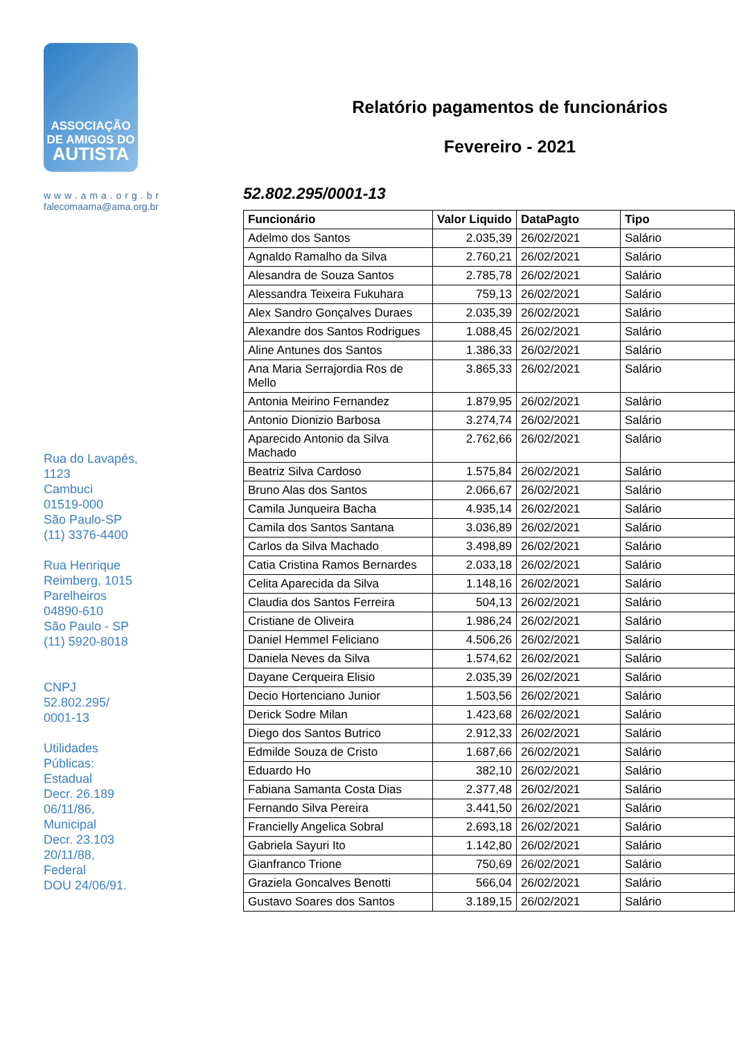ASSOCIAÇÃO
DE AMIGOS DO
AUTISTA
www.ama.org.br
falecomaama@ama.org.br
Rua do Lavapés,
1123
Cambuci
01519-000
São Paulo-SP
(11) 3376-4400
Rua Henrique
Reimberg, 1015
Parelheiros
04890-610
São Paulo - SP
(11) 5920-8018
CNPJ
52.802.295/
0001-13
Utilidades
Públicas:
Estadual
Decr. 26.189
06/11/86,
Municipal
Decr. 23.103
20/11/88,
Federal
DOU 24/06/91.
Relatório pagamentos de funcionários
Fevereiro - 2021
52.802.295/0001-13
| Funcionário | Valor Liquido | DataPagto | Tipo |
| --- | --- | --- | --- |
| Adelmo dos Santos | 2.035,39 | 26/02/2021 | Salário |
| Agnaldo Ramalho da Silva | 2.760,21 | 26/02/2021 | Salário |
| Alesandra de Souza Santos | 2.785,78 | 26/02/2021 | Salário |
| Alessandra Teixeira Fukuhara | 759,13 | 26/02/2021 | Salário |
| Alex Sandro Gonçalves Duraes | 2.035,39 | 26/02/2021 | Salário |
| Alexandre dos Santos Rodrigues | 1.088,45 | 26/02/2021 | Salário |
| Aline Antunes dos Santos | 1.386,33 | 26/02/2021 | Salário |
| Ana Maria Serrajordia Ros de Mello | 3.865,33 | 26/02/2021 | Salário |
| Antonia Meirino Fernandez | 1.879,95 | 26/02/2021 | Salário |
| Antonio Dionizio Barbosa | 3.274,74 | 26/02/2021 | Salário |
| Aparecido Antonio da Silva Machado | 2.762,66 | 26/02/2021 | Salário |
| Beatriz Silva Cardoso | 1.575,84 | 26/02/2021 | Salário |
| Bruno Alas dos Santos | 2.066,67 | 26/02/2021 | Salário |
| Camila Junqueira Bacha | 4.935,14 | 26/02/2021 | Salário |
| Camila dos Santos Santana | 3.036,89 | 26/02/2021 | Salário |
| Carlos da Silva Machado | 3.498,89 | 26/02/2021 | Salário |
| Catia Cristina Ramos Bernardes | 2.033,18 | 26/02/2021 | Salário |
| Celita Aparecida da Silva | 1.148,16 | 26/02/2021 | Salário |
| Claudia dos Santos Ferreira | 504,13 | 26/02/2021 | Salário |
| Cristiane de Oliveira | 1.986,24 | 26/02/2021 | Salário |
| Daniel Hemmel Feliciano | 4.506,26 | 26/02/2021 | Salário |
| Daniela Neves da Silva | 1.574,62 | 26/02/2021 | Salário |
| Dayane Cerqueira Elisio | 2.035,39 | 26/02/2021 | Salário |
| Decio Hortenciano Junior | 1.503,56 | 26/02/2021 | Salário |
| Derick Sodre Milan | 1.423,68 | 26/02/2021 | Salário |
| Diego dos Santos Butrico | 2.912,33 | 26/02/2021 | Salário |
| Edmilde Souza de Cristo | 1.687,66 | 26/02/2021 | Salário |
| Eduardo Ho | 382,10 | 26/02/2021 | Salário |
| Fabiana Samanta Costa Dias | 2.377,48 | 26/02/2021 | Salário |
| Fernando Silva Pereira | 3.441,50 | 26/02/2021 | Salário |
| Francielly Angelica Sobral | 2.693,18 | 26/02/2021 | Salário |
| Gabriela Sayuri Ito | 1.142,80 | 26/02/2021 | Salário |
| Gianfranco Trione | 750,69 | 26/02/2021 | Salário |
| Graziela Goncalves Benotti | 566,04 | 26/02/2021 | Salário |
| Gustavo Soares dos Santos | 3.189,15 | 26/02/2021 | Salário |